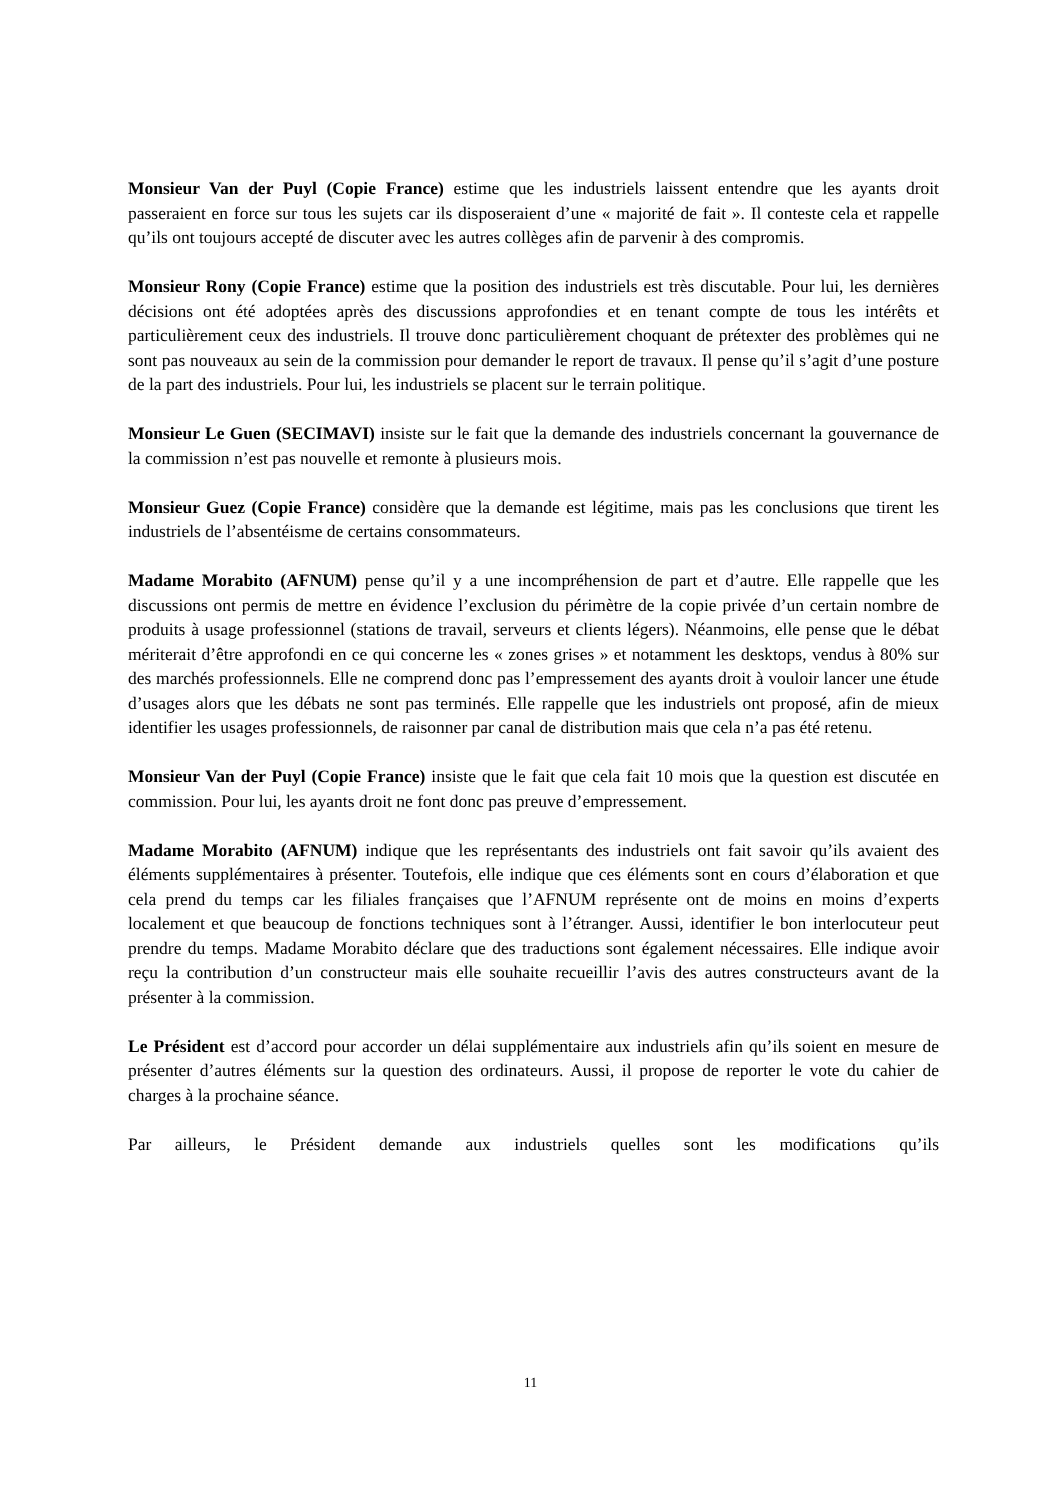Monsieur Van der Puyl (Copie France) estime que les industriels laissent entendre que les ayants droit passeraient en force sur tous les sujets car ils disposeraient d’une « majorité de fait ». Il conteste cela et rappelle qu’ils ont toujours accepté de discuter avec les autres collèges afin de parvenir à des compromis.
Monsieur Rony (Copie France) estime que la position des industriels est très discutable. Pour lui, les dernières décisions ont été adoptées après des discussions approfondies et en tenant compte de tous les intérêts et particulièrement ceux des industriels. Il trouve donc particulièrement choquant de prétexter des problèmes qui ne sont pas nouveaux au sein de la commission pour demander le report de travaux. Il pense qu’il s’agit d’une posture de la part des industriels. Pour lui, les industriels se placent sur le terrain politique.
Monsieur Le Guen (SECIMAVI) insiste sur le fait que la demande des industriels concernant la gouvernance de la commission n’est pas nouvelle et remonte à plusieurs mois.
Monsieur Guez (Copie France) considère que la demande est légitime, mais pas les conclusions que tirent les industriels de l’absentéisme de certains consommateurs.
Madame Morabito (AFNUM) pense qu’il y a une incompréhension de part et d’autre. Elle rappelle que les discussions ont permis de mettre en évidence l’exclusion du périmètre de la copie privée d’un certain nombre de produits à usage professionnel (stations de travail, serveurs et clients légers). Néanmoins, elle pense que le débat mériterait d’être approfondi en ce qui concerne les « zones grises » et notamment les desktops, vendus à 80% sur des marchés professionnels. Elle ne comprend donc pas l’empressement des ayants droit à vouloir lancer une étude d’usages alors que les débats ne sont pas terminés. Elle rappelle que les industriels ont proposé, afin de mieux identifier les usages professionnels, de raisonner par canal de distribution mais que cela n’a pas été retenu.
Monsieur Van der Puyl (Copie France) insiste que le fait que cela fait 10 mois que la question est discutée en commission. Pour lui, les ayants droit ne font donc pas preuve d’empressement.
Madame Morabito (AFNUM) indique que les représentants des industriels ont fait savoir qu’ils avaient des éléments supplémentaires à présenter. Toutefois, elle indique que ces éléments sont en cours d’élaboration et que cela prend du temps car les filiales françaises que l’AFNUM représente ont de moins en moins d’experts localement et que beaucoup de fonctions techniques sont à l’étranger. Aussi, identifier le bon interlocuteur peut prendre du temps. Madame Morabito déclare que des traductions sont également nécessaires. Elle indique avoir reçu la contribution d’un constructeur mais elle souhaite recueillir l’avis des autres constructeurs avant de la présenter à la commission.
Le Président est d’accord pour accorder un délai supplémentaire aux industriels afin qu’ils soient en mesure de présenter d’autres éléments sur la question des ordinateurs. Aussi, il propose de reporter le vote du cahier de charges à la prochaine séance.
Par ailleurs, le Président demande aux industriels quelles sont les modifications qu’ils
11